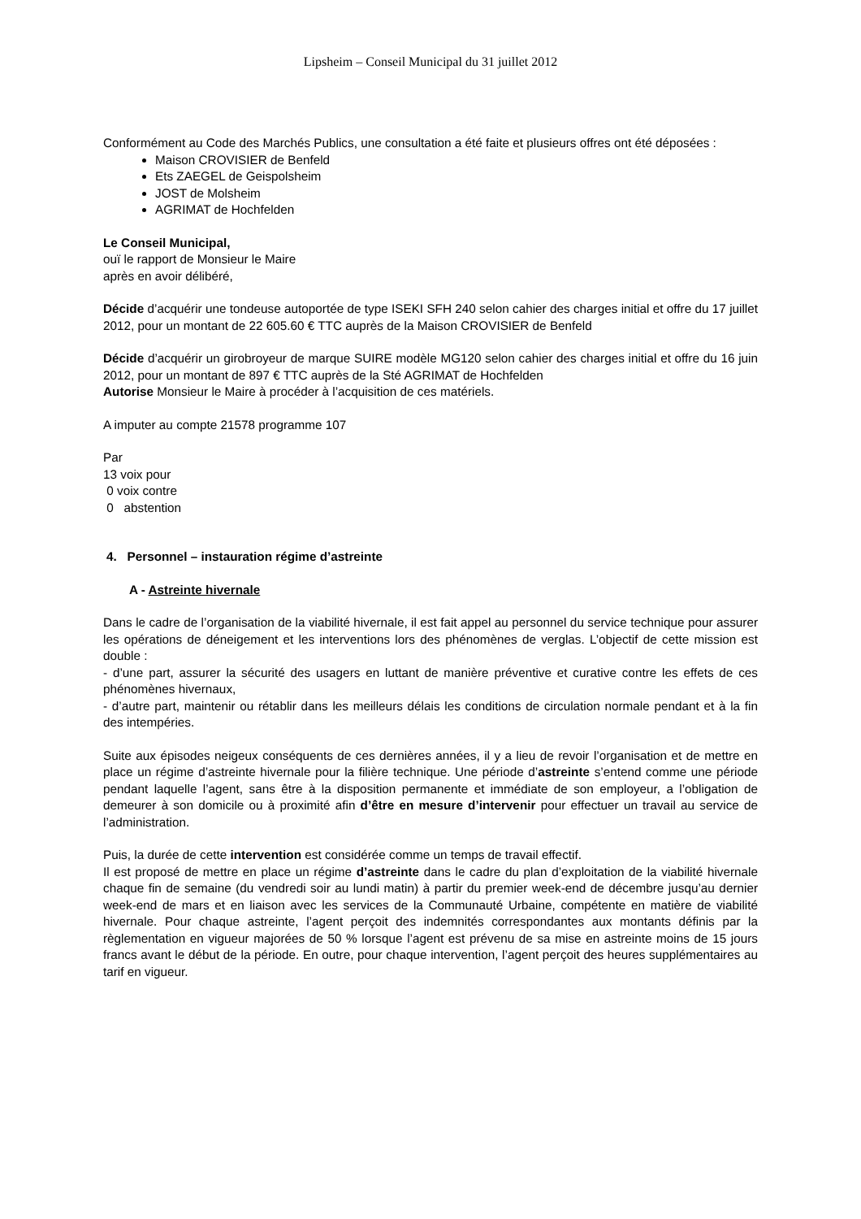Lipsheim – Conseil Municipal du 31 juillet 2012
Conformément au Code des Marchés Publics, une consultation a été faite et plusieurs offres ont été déposées :
Maison CROVISIER de Benfeld
Ets ZAEGEL de Geispolsheim
JOST de Molsheim
AGRIMAT de Hochfelden
Le Conseil Municipal,
ouï le rapport de Monsieur le Maire
après en avoir délibéré,
Décide d’acquérir une tondeuse autoportée de type ISEKI SFH 240 selon cahier des charges initial et offre du 17 juillet 2012, pour un montant de 22 605.60 € TTC auprès de la Maison CROVISIER de Benfeld
Décide d’acquérir un girobroyeur de marque SUIRE modèle MG120 selon cahier des charges initial et offre du 16 juin 2012, pour un montant de 897 € TTC auprès de la Sté AGRIMAT de Hochfelden
Autorise Monsieur le Maire à procéder à l’acquisition de ces matériels.
A imputer au compte 21578 programme 107
Par
13 voix pour
0 voix contre
0 abstention
4. Personnel – instauration régime d’astreinte
A - Astreinte hivernale
Dans le cadre de l’organisation de la viabilité hivernale, il est fait appel au personnel du service technique pour assurer les opérations de déneigement et les interventions lors des phénomènes de verglas. L’objectif de cette mission est double :
- d’une part, assurer la sécurité des usagers en luttant de manière préventive et curative contre les effets de ces phénomènes hivernaux,
- d’autre part, maintenir ou rétablir dans les meilleurs délais les conditions de circulation normale pendant et à la fin des intempéries.
Suite aux épisodes neigeux conséquents de ces dernières années, il y a lieu de revoir l’organisation et de mettre en place un régime d’astreinte hivernale pour la filière technique. Une période d’astreinte s’entend comme une période pendant laquelle l’agent, sans être à la disposition permanente et immédiate de son employeur, a l’obligation de demeurer à son domicile ou à proximité afin d’être en mesure d’intervenir pour effectuer un travail au service de l’administration.
Puis, la durée de cette intervention est considérée comme un temps de travail effectif.
Il est proposé de mettre en place un régime d’astreinte dans le cadre du plan d’exploitation de la viabilité hivernale chaque fin de semaine (du vendredi soir au lundi matin) à partir du premier week-end de décembre jusqu’au dernier week-end de mars et en liaison avec les services de la Communauté Urbaine, compétente en matière de viabilité hivernale. Pour chaque astreinte, l’agent perçoit des indemnités correspondantes aux montants définis par la règlementation en vigueur majorées de 50 % lorsque l’agent est prévenu de sa mise en astreinte moins de 15 jours francs avant le début de la période. En outre, pour chaque intervention, l’agent perçoit des heures supplémentaires au tarif en vigueur.